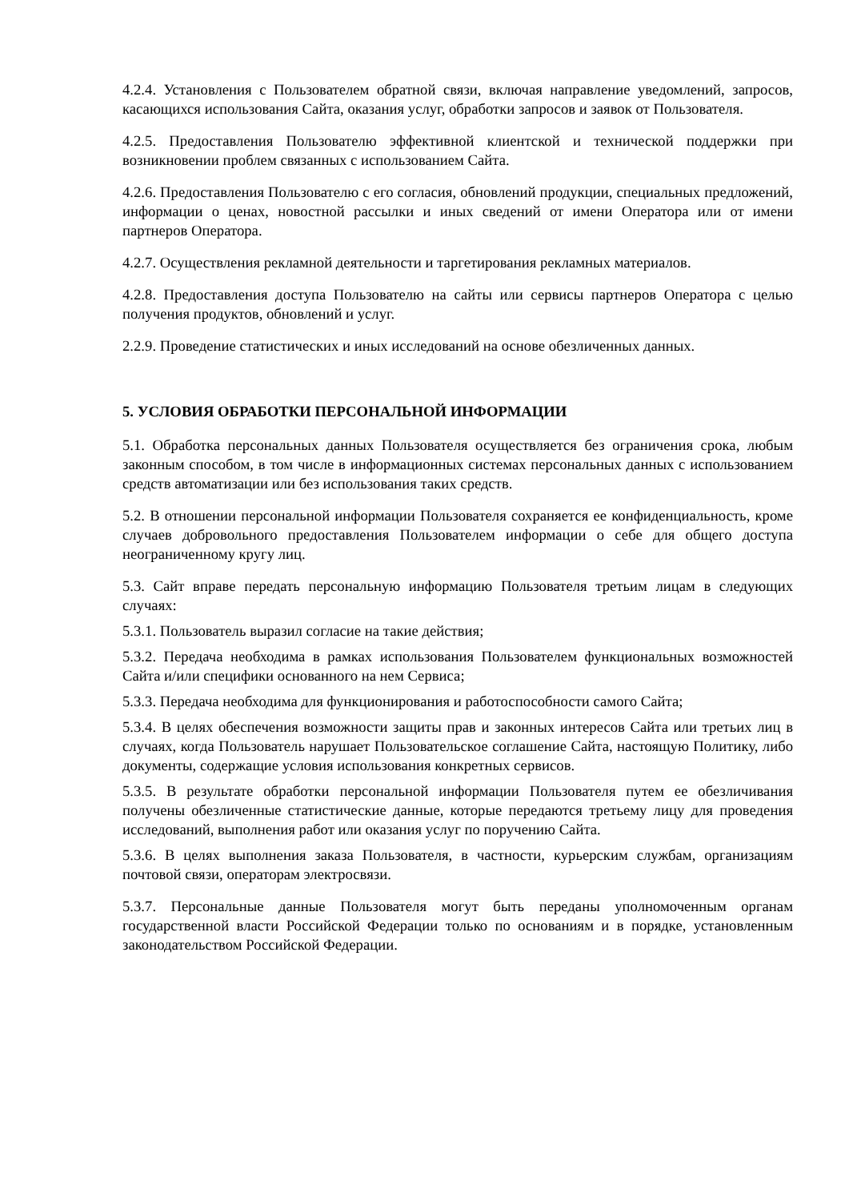4.2.4. Установления с Пользователем обратной связи, включая направление уведомлений, запросов, касающихся использования Сайта, оказания услуг, обработки запросов и заявок от Пользователя.
4.2.5. Предоставления Пользователю эффективной клиентской и технической поддержки при возникновении проблем связанных с использованием Сайта.
4.2.6. Предоставления Пользователю с его согласия, обновлений продукции, специальных предложений, информации о ценах, новостной рассылки и иных сведений от имени Оператора или от имени партнеров Оператора.
4.2.7. Осуществления рекламной деятельности и таргетирования рекламных материалов.
4.2.8. Предоставления доступа Пользователю на сайты или сервисы партнеров Оператора с целью получения продуктов, обновлений и услуг.
2.2.9. Проведение статистических и иных исследований на основе обезличенных данных.
5. УСЛОВИЯ ОБРАБОТКИ ПЕРСОНАЛЬНОЙ ИНФОРМАЦИИ
5.1. Обработка персональных данных Пользователя осуществляется без ограничения срока, любым законным способом, в том числе в информационных системах персональных данных с использованием средств автоматизации или без использования таких средств.
5.2. В отношении персональной информации Пользователя сохраняется ее конфиденциальность, кроме случаев добровольного предоставления Пользователем информации о себе для общего доступа неограниченному кругу лиц.
5.3. Сайт вправе передать персональную информацию Пользователя третьим лицам в следующих случаях:
5.3.1. Пользователь выразил согласие на такие действия;
5.3.2. Передача необходима в рамках использования Пользователем функциональных возможностей Сайта и/или специфики основанного на нем Сервиса;
5.3.3. Передача необходима для функционирования и работоспособности самого Сайта;
5.3.4. В целях обеспечения возможности защиты прав и законных интересов Сайта или третьих лиц в случаях, когда Пользователь нарушает Пользовательское соглашение Сайта, настоящую Политику, либо документы, содержащие условия использования конкретных сервисов.
5.3.5. В результате обработки персональной информации Пользователя путем ее обезличивания получены обезличенные статистические данные, которые передаются третьему лицу для проведения исследований, выполнения работ или оказания услуг по поручению Сайта.
5.3.6. В целях выполнения заказа Пользователя, в частности, курьерским службам, организациям почтовой связи, операторам электросвязи.
5.3.7. Персональные данные Пользователя могут быть переданы уполномоченным органам государственной власти Российской Федерации только по основаниям и в порядке, установленным законодательством Российской Федерации.